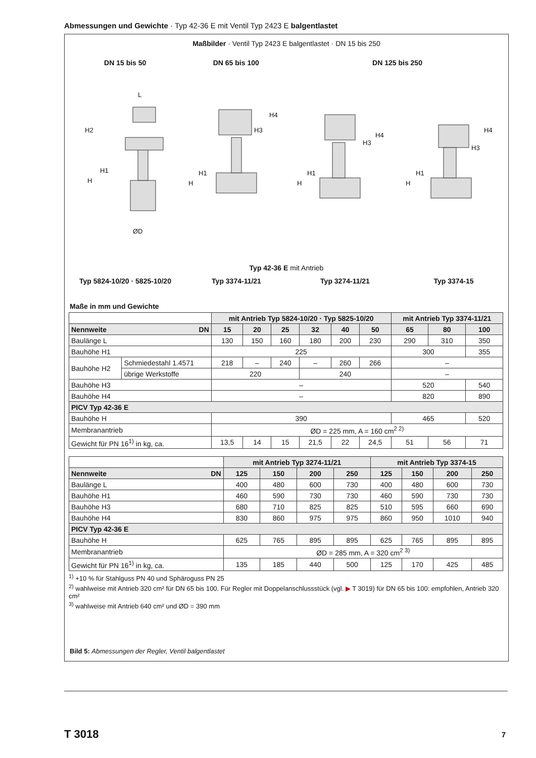Abmessungen und Gewichte · Typ 42-36 E mit Ventil Typ 2423 E balgentlastet
Maßbilder · Ventil Typ 2423 E balgentlastet · DN 15 bis 250
DN 15 bis 50 DN 65 bis 100 DN 125 bis 250
L
H2
H1
H
ØD
H4
H3
H1
H
H4
H3
H1
H
H4
H3
H1
H
Typ 42-36 E mit Antrieb
Typ 5824-10/20 · 5825-10/20 Typ 3374-11/21 Typ 3274-11/21 Typ 3374-15
Maße in mm und Gewichte
| | | mit Antrieb Typ 5824-10/20 · Typ 5825-10/20 | | | | | | mit Antrieb Typ 3374-11/21 | | |
| --- | --- | --- | --- | --- | --- | --- | --- | --- | --- | --- |
| Nennweite DN | | 15 | 20 | 25 | 32 | 40 | 50 | 65 | 80 | 100 |
| Baulänge L | | 130 | 150 | 160 | 180 | 200 | 230 | 290 | 310 | 350 |
| Bauhöhe H1 | | 225 | | | | | | 300 | | 355 |
| Bauhöhe H2 | Schmiedestahl 1.4571 | 218 | – | 240 | – | 260 | 266 | – | | |
| | übrige Werkstoffe | 220 | | | 240 | | | – | | |
| Bauhöhe H3 | | – | | | | | | 520 | | 540 |
| Bauhöhe H4 | | – | | | | | | 820 | | 890 |
| PICV Typ 42-36 E | | | | | | | | | | |
| Bauhöhe H | | 390 | | | | | | 465 | | 520 |
| Membranantrieb | | ØD = 225 mm, A = 160 cm<sup>2 2)</sup> | | | | | | | | |
| Gewicht für PN 16<sup>1)</sup> in kg, ca. | | 13,5 | 14 | 15 | 21,5 | 22 | 24,5 | 51 | 56 | 71 |
| | mit Antrieb Typ 3274-11/21 | | | | mit Antrieb Typ 3374-15 | | | |
| --- | --- | --- | --- | --- | --- | --- | --- | --- |
| Nennweite DN | 125 | 150 | 200 | 250 | 125 | 150 | 200 | 250 |
| Baulänge L | 400 | 480 | 600 | 730 | 400 | 480 | 600 | 730 |
| Bauhöhe H1 | 460 | 590 | 730 | 730 | 460 | 590 | 730 | 730 |
| Bauhöhe H3 | 680 | 710 | 825 | 825 | 510 | 595 | 660 | 690 |
| Bauhöhe H4 | 830 | 860 | 975 | 975 | 860 | 950 | 1010 | 940 |
| PICV Typ 42-36 E | | | | | | | | |
| Bauhöhe H | 625 | 765 | 895 | 895 | 625 | 765 | 895 | 895 |
| Membranantrieb | ØD = 285 mm, A = 320 cm<sup>2 3)</sup> | | | | | | | |
| Gewicht für PN 16<sup>1)</sup> in kg, ca. | 135 | 185 | 440 | 500 | 125 | 170 | 425 | 485 |
<sup>1)</sup> +10 % für Stahlguss PN 40 und Sphäroguss PN 25
<sup>2)</sup> wahlweise mit Antrieb 320 cm² für DN 65 bis 100. Für Regler mit Doppelanschlussstück (vgl. ▶ T 3019) für DN 65 bis 100: empfohlen, Antrieb 320 cm²
<sup>3)</sup> wahlweise mit Antrieb 640 cm² und ØD = 390 mm
Bild 5: Abmessungen der Regler, Ventil balgentlastet
T 3018 7